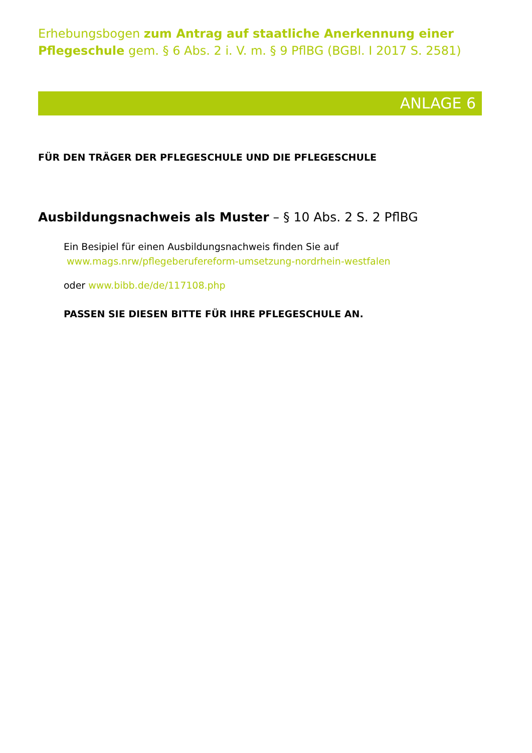Erhebungsbogen zum Antrag auf staatliche Anerkennung einer Pflegeschule gem. § 6 Abs. 2 i. V. m. § 9 PflBG (BGBl. I 2017 S. 2581)
ANLAGE 6
FÜR DEN TRÄGER DER PFLEGESCHULE UND DIE PFLEGESCHULE
Ausbildungsnachweis als Muster – § 10 Abs. 2 S. 2 PflBG
Ein Besipiel für einen Ausbildungsnachweis finden Sie auf
www.mags.nrw/pflegeberufereform-umsetzung-nordrhein-westfalen
oder www.bibb.de/de/117108.php
PASSEN SIE DIESEN BITTE FÜR IHRE PFLEGESCHULE AN.